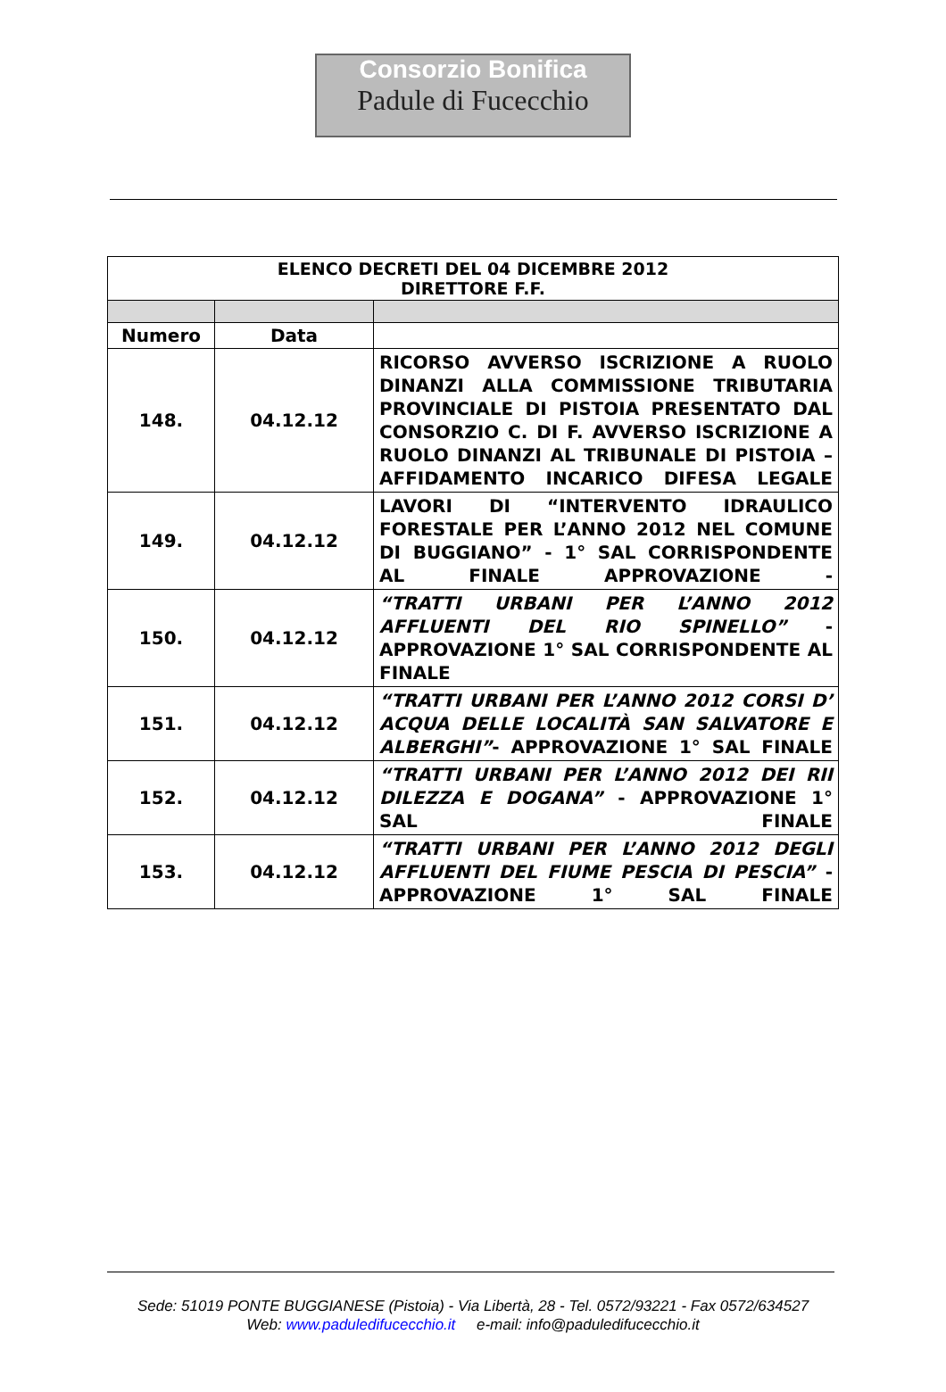Consorzio Bonifica
Padule di Fucecchio
| ELENCO DECRETI DEL 04 DICEMBRE 2012 DIRETTORE F.F. | | |
| --- | --- | --- |
| Numero | Data | |
| 148. | 04.12.12 | RICORSO AVVERSO ISCRIZIONE A RUOLO DINANZI ALLA COMMISSIONE TRIBUTARIA PROVINCIALE DI PISTOIA PRESENTATO DAL CONSORZIO C. DI F. AVVERSO ISCRIZIONE A RUOLO DINANZI AL TRIBUNALE DI PISTOIA – AFFIDAMENTO INCARICO DIFESA LEGALE |
| 149. | 04.12.12 | LAVORI DI “INTERVENTO IDRAULICO FORESTALE PER L’ANNO 2012 NEL COMUNE DI BUGGIANO” - 1° SAL CORRISPONDENTE AL FINALE APPROVAZIONE - |
| 150. | 04.12.12 | “TRATTI URBANI PER L’ANNO 2012 AFFLUENTI DEL RIO SPINELLO” - APPROVAZIONE 1° SAL CORRISPONDENTE AL FINALE |
| 151. | 04.12.12 | “TRATTI URBANI PER L’ANNO 2012 CORSI D’ ACQUA DELLE LOCALITÀ SAN SALVATORE E ALBERGHI” - APPROVAZIONE 1° SAL FINALE |
| 152. | 04.12.12 | “TRATTI URBANI PER L’ANNO 2012 DEI RII DILEZZA E DOGANA” - APPROVAZIONE 1° SAL FINALE |
| 153. | 04.12.12 | “TRATTI URBANI PER L’ANNO 2012 DEGLI AFFLUENTI DEL FIUME PESCIA DI PESCIA” -APPROVAZIONE 1° SAL FINALE |
Sede: 51019 PONTE BUGGIANESE (Pistoia) - Via Libertà, 28 - Tel. 0572/93221 - Fax 0572/634527
Web: www.paduledifucecchio.it e-mail: info@paduledifucecchio.it